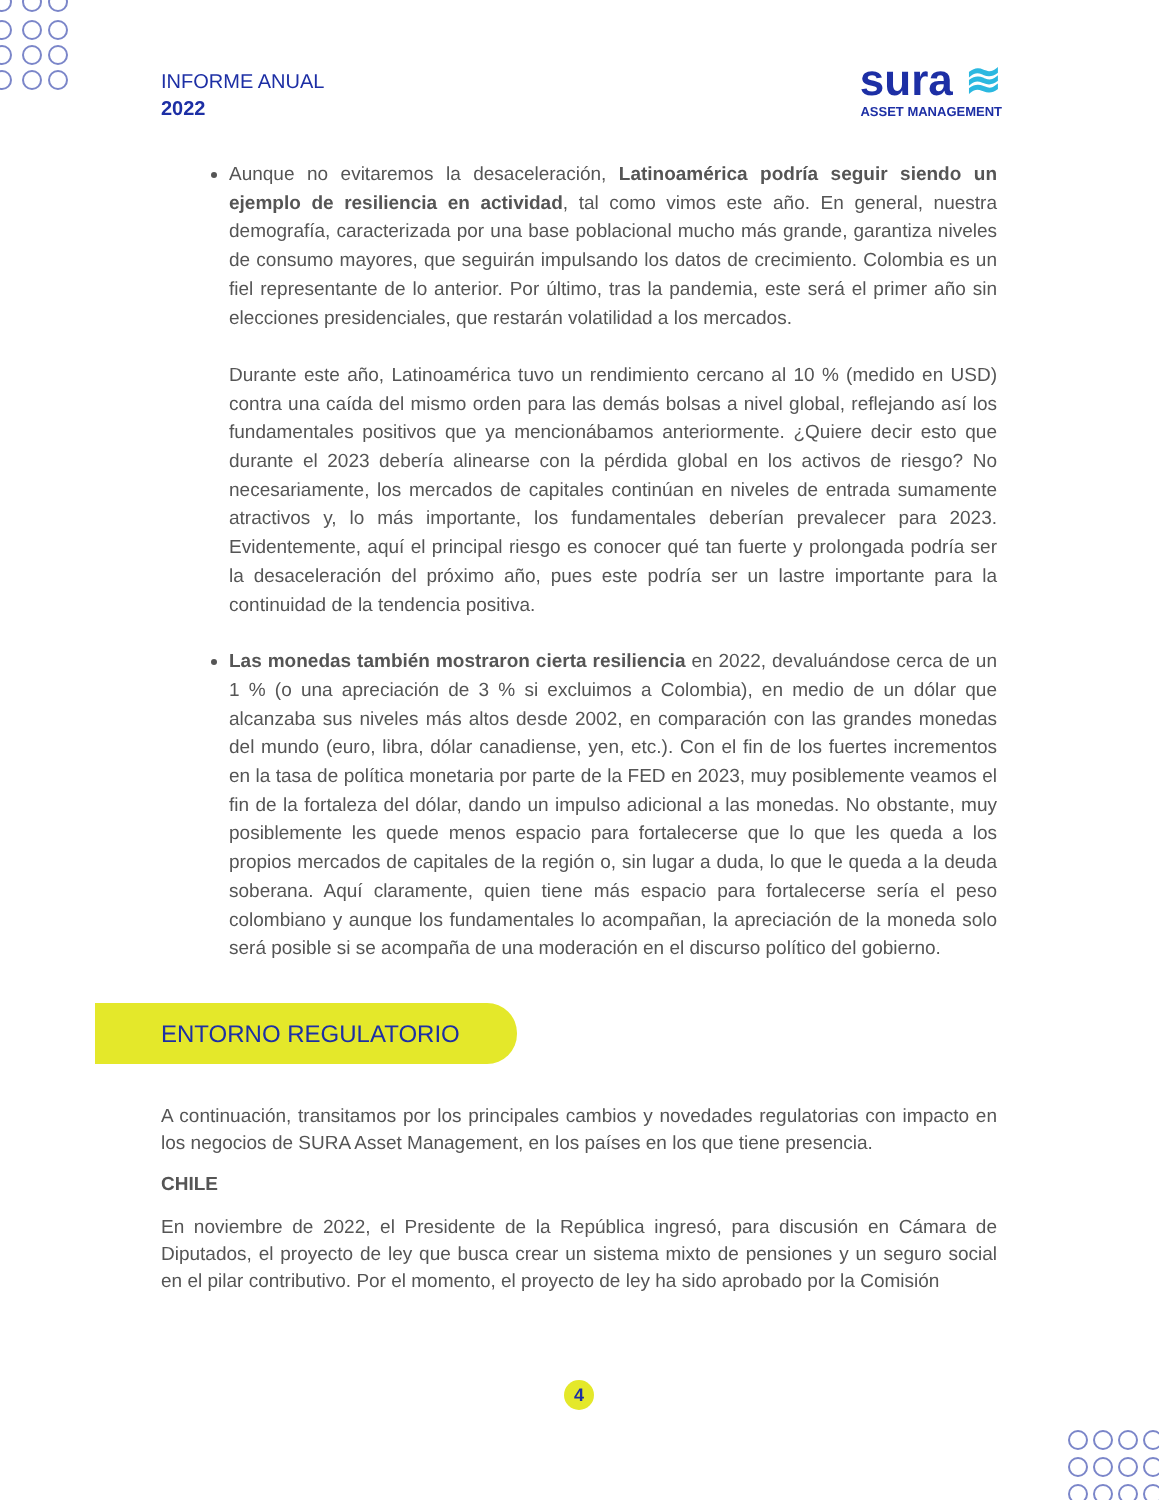INFORME ANUAL
2022
sura ≋
ASSET MANAGEMENT
Aunque no evitaremos la desaceleración, Latinoamérica podría seguir siendo un ejemplo de resiliencia en actividad, tal como vimos este año. En general, nuestra demografía, caracterizada por una base poblacional mucho más grande, garantiza niveles de consumo mayores, que seguirán impulsando los datos de crecimiento. Colombia es un fiel representante de lo anterior. Por último, tras la pandemia, este será el primer año sin elecciones presidenciales, que restarán volatilidad a los mercados.
Durante este año, Latinoamérica tuvo un rendimiento cercano al 10 % (medido en USD) contra una caída del mismo orden para las demás bolsas a nivel global, reflejando así los fundamentales positivos que ya mencionábamos anteriormente. ¿Quiere decir esto que durante el 2023 debería alinearse con la pérdida global en los activos de riesgo? No necesariamente, los mercados de capitales continúan en niveles de entrada sumamente atractivos y, lo más importante, los fundamentales deberían prevalecer para 2023. Evidentemente, aquí el principal riesgo es conocer qué tan fuerte y prolongada podría ser la desaceleración del próximo año, pues este podría ser un lastre importante para la continuidad de la tendencia positiva.
Las monedas también mostraron cierta resiliencia en 2022, devaluándose cerca de un 1 % (o una apreciación de 3 % si excluimos a Colombia), en medio de un dólar que alcanzaba sus niveles más altos desde 2002, en comparación con las grandes monedas del mundo (euro, libra, dólar canadiense, yen, etc.). Con el fin de los fuertes incrementos en la tasa de política monetaria por parte de la FED en 2023, muy posiblemente veamos el fin de la fortaleza del dólar, dando un impulso adicional a las monedas. No obstante, muy posiblemente les quede menos espacio para fortalecerse que lo que les queda a los propios mercados de capitales de la región o, sin lugar a duda, lo que le queda a la deuda soberana. Aquí claramente, quien tiene más espacio para fortalecerse sería el peso colombiano y aunque los fundamentales lo acompañan, la apreciación de la moneda solo será posible si se acompaña de una moderación en el discurso político del gobierno.
ENTORNO REGULATORIO
A continuación, transitamos por los principales cambios y novedades regulatorias con impacto en los negocios de SURA Asset Management, en los países en los que tiene presencia.
CHILE
En noviembre de 2022, el Presidente de la República ingresó, para discusión en Cámara de Diputados, el proyecto de ley que busca crear un sistema mixto de pensiones y un seguro social en el pilar contributivo. Por el momento, el proyecto de ley ha sido aprobado por la Comisión
4